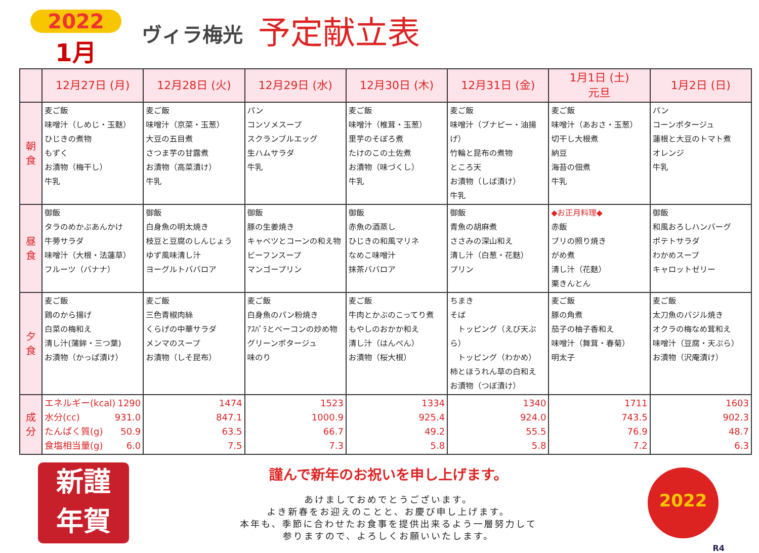2022
1月
ヴィラ梅光
予定献立表
| | 12月27日 (月) | 12月28日 (火) | 12月29日 (水) | 12月30日 (木) | 12月31日 (金) | 1月1日 (土) 元旦 | 1月2日 (日) |
| --- | --- | --- | --- | --- | --- | --- | --- |
| 朝 食 | 麦ご飯 味噌汁（しめじ・玉麩） ひじきの煮物 もずく お漬物（梅干し） 牛乳 | 麦ご飯 味噌汁（京菜・玉葱） 大豆の五目煮 さつま芋の甘露煮 お漬物（高菜漬け） 牛乳 | パン コンソメスープ スクランブルエッグ 生ハムサラダ 牛乳 | 麦ご飯 味噌汁（椎茸・玉葱） 里芋のそぼろ煮 たけのこの土佐煮 お漬物（味づくし） 牛乳 | 麦ご飯 味噌汁（ブナピー・油揚げ） 竹輪と昆布の煮物 ところ天 お漬物（しば漬け） 牛乳 | 麦ご飯 味噌汁（あおさ・玉葱） 切干し大根煮 納豆 海苔の佃煮 牛乳 | パン コーンポタージュ 蓮根と大豆のトマト煮 オレンジ 牛乳 |
| 昼 食 | 御飯 タラのめかぶあんかけ 牛蒡サラダ 味噌汁（大根・法蓮草） フルーツ（バナナ） | 御飯 白身魚の明太焼き 枝豆と豆腐のしんじょう ゆず風味清し汁 ヨーグルトババロア | 御飯 豚の生姜焼き キャベツとコーンの和え物 ビーフンスープ マンゴープリン | 御飯 赤魚の酒蒸し ひじきの和風マリネ なめこ味噌汁 抹茶ババロア | 御飯 青魚の胡麻煮 ささみの深山和え 清し汁（白葱・花麩） プリン | ◆お正月料理◆ 赤飯 ブリの照り焼き がめ煮 清し汁（花麩） 栗きんとん | 御飯 和風おろしハンバーグ ポテトサラダ わかめスープ キャロットゼリー |
| 夕 食 | 麦ご飯 鶏のから揚げ 白菜の梅和え 清し汁(蒲鉾・三つ葉) お漬物（かっぱ漬け） | 麦ご飯 三色青椒肉絲 くらげの中華サラダ メンマのスープ お漬物（しそ昆布） | 麦ご飯 白身魚のパン粉焼き ｱｽﾊﾟﾗとベーコンの炒め物 グリーンポタージュ 味のり | 麦ご飯 牛肉とかぶのこってり煮 もやしのおかか和え 清し汁（はんぺん） お漬物（桜大根） | ちまき そば トッピング（えび天ぷら） トッピング（わかめ） 柿とほうれん草の白和え お漬物（つぼ漬け） | 麦ご飯 豚の角煮 茄子の柚子香和え 味噌汁（舞茸・春菊） 明太子 | 麦ご飯 太刀魚のバジル焼き オクラの梅なめ茸和え 味噌汁（豆腐・天ぷら） お漬物（沢庵漬け） |
| 成 分 | エネルギー(kcal) 1290 水分(cc) 931.0 たんぱく質(g) 50.9 食塩相当量(g) 6.0 | 1474 847.1 63.5 7.5 | 1523 1000.9 66.7 7.3 | 1334 925.4 49.2 5.8 | 1340 924.0 55.5 5.8 | 1711 743.5 76.9 7.2 | 1603 902.3 48.7 6.3 |
新謹
年賀
謹んで新年のお祝いを申し上げます。
あけましておめでとうございます。
よき新春をお迎えのことと、お慶び申し上げます。
本年も、季節に合わせたお食事を提供出来るよう一層努力して
参りますので、よろしくお願いいたします。
2022
R4